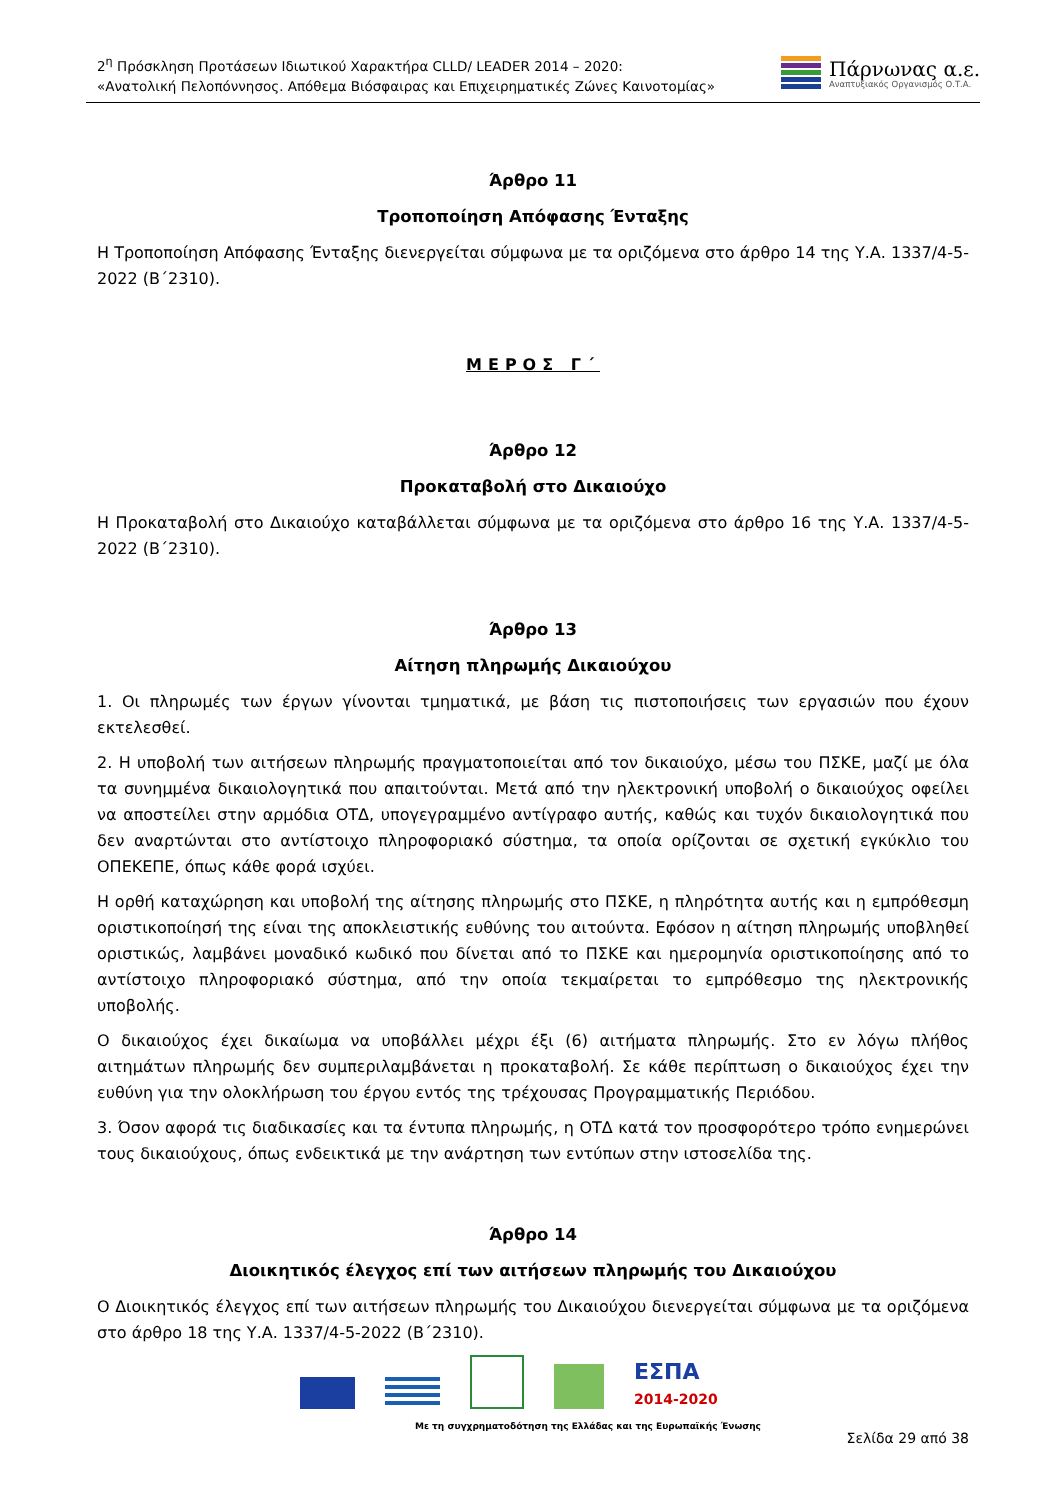2<sup>η</sup> Πρόσκληση Προτάσεων Ιδιωτικού Χαρακτήρα CLLD/ LEADER 2014 – 2020:
«Ανατολική Πελοπόννησος. Απόθεμα Βιόσφαιρας και Επιχειρηματικές Ζώνες Καινοτομίας»
Πάρνωνας α.ε.
Αναπτυξιακός Οργανισμός Ο.Τ.Α.
Άρθρο 11
Τροποποίηση Απόφασης Ένταξης
Η Τροποποίηση Απόφασης Ένταξης διενεργείται σύμφωνα με τα οριζόμενα στο άρθρο 14 της Υ.Α. 1337/4-5-2022 (Β΄2310).
ΜΕΡΟΣ Γ΄
Άρθρο 12
Προκαταβολή στο Δικαιούχο
Η Προκαταβολή στο Δικαιούχο καταβάλλεται σύμφωνα με τα οριζόμενα στο άρθρο 16 της Υ.Α. 1337/4-5-2022 (Β΄2310).
Άρθρο 13
Αίτηση πληρωμής Δικαιούχου
1. Οι πληρωμές των έργων γίνονται τμηματικά, με βάση τις πιστοποιήσεις των εργασιών που έχουν εκτελεσθεί.
2. Η υποβολή των αιτήσεων πληρωμής πραγματοποιείται από τον δικαιούχο, μέσω του ΠΣΚΕ, μαζί με όλα τα συνημμένα δικαιολογητικά που απαιτούνται. Μετά από την ηλεκτρονική υποβολή ο δικαιούχος οφείλει να αποστείλει στην αρμόδια ΟΤΔ, υπογεγραμμένο αντίγραφο αυτής, καθώς και τυχόν δικαιολογητικά που δεν αναρτώνται στο αντίστοιχο πληροφοριακό σύστημα, τα οποία ορίζονται σε σχετική εγκύκλιο του ΟΠΕΚΕΠΕ, όπως κάθε φορά ισχύει.
Η ορθή καταχώρηση και υποβολή της αίτησης πληρωμής στο ΠΣΚΕ, η πληρότητα αυτής και η εμπρόθεσμη οριστικοποίησή της είναι της αποκλειστικής ευθύνης του αιτούντα. Εφόσον η αίτηση πληρωμής υποβληθεί οριστικώς, λαμβάνει μοναδικό κωδικό που δίνεται από το ΠΣΚΕ και ημερομηνία οριστικοποίησης από το αντίστοιχο πληροφοριακό σύστημα, από την οποία τεκμαίρεται το εμπρόθεσμο της ηλεκτρονικής υποβολής.
Ο δικαιούχος έχει δικαίωμα να υποβάλλει μέχρι έξι (6) αιτήματα πληρωμής. Στο εν λόγω πλήθος αιτημάτων πληρωμής δεν συμπεριλαμβάνεται η προκαταβολή. Σε κάθε περίπτωση ο δικαιούχος έχει την ευθύνη για την ολοκλήρωση του έργου εντός της τρέχουσας Προγραμματικής Περιόδου.
3. Όσον αφορά τις διαδικασίες και τα έντυπα πληρωμής, η ΟΤΔ κατά τον προσφορότερο τρόπο ενημερώνει τους δικαιούχους, όπως ενδεικτικά με την ανάρτηση των εντύπων στην ιστοσελίδα της.
Άρθρο 14
Διοικητικός έλεγχος επί των αιτήσεων πληρωμής του Δικαιούχου
Ο Διοικητικός έλεγχος επί των αιτήσεων πληρωμής του Δικαιούχου διενεργείται σύμφωνα με τα οριζόμενα στο άρθρο 18 της Υ.Α. 1337/4-5-2022 (Β΄2310).
ΕΣΠΑ
2014-2020
Με τη συγχρηματοδότηση της Ελλάδας και της Ευρωπαϊκής Ένωσης
Σελίδα 29 από 38